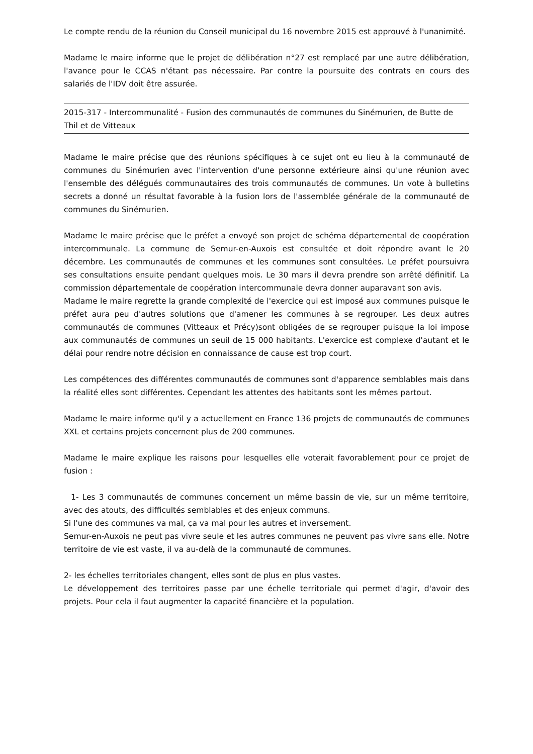Le compte rendu de la réunion du Conseil municipal du 16 novembre 2015 est approuvé à l'unanimité.
Madame le maire informe que le projet de délibération n°27 est remplacé par une autre délibération, l'avance pour le CCAS n'étant pas nécessaire. Par contre la poursuite des contrats en cours des salariés de l'IDV doit être assurée.
2015-317 - Intercommunalité - Fusion des communautés de communes du Sinémurien, de Butte de Thil et de Vitteaux
Madame le maire précise que des réunions spécifiques à ce sujet ont eu lieu à la communauté de communes du Sinémurien avec l'intervention d'une personne extérieure ainsi qu'une réunion avec l'ensemble des délégués communautaires des trois communautés de communes. Un vote à bulletins secrets a donné un résultat favorable à la fusion lors de l'assemblée générale de la communauté de communes du Sinémurien.
Madame le maire précise que le préfet a envoyé son projet de schéma départemental de coopération intercommunale. La commune de Semur-en-Auxois est consultée et doit répondre avant le 20 décembre. Les communautés de communes et les communes sont consultées. Le préfet poursuivra ses consultations ensuite pendant quelques mois. Le 30 mars il devra prendre son arrêté définitif. La commission départementale de coopération intercommunale devra donner auparavant son avis.
Madame le maire regrette la grande complexité de l'exercice qui est imposé aux communes puisque le préfet aura peu d'autres solutions que d'amener les communes à se regrouper. Les deux autres communautés de communes (Vitteaux et Précy)sont obligées de se regrouper puisque la loi impose aux communautés de communes un seuil de 15 000 habitants. L'exercice est complexe d'autant et le délai pour rendre notre décision en connaissance de cause est trop court.
Les compétences des différentes communautés de communes sont d'apparence semblables mais dans la réalité elles sont différentes. Cependant les attentes des habitants sont les mêmes partout.
Madame le maire informe qu'il y a actuellement en France 136 projets de communautés de communes XXL et certains projets concernent plus de 200 communes.
Madame le maire explique les raisons pour lesquelles elle voterait favorablement pour ce projet de fusion :
1- Les 3 communautés de communes concernent un même bassin de vie, sur un même territoire, avec des atouts, des difficultés semblables et des enjeux communs.
Si l'une des communes va mal, ça va mal pour les autres et inversement.
Semur-en-Auxois ne peut pas vivre seule et les autres communes ne peuvent pas vivre sans elle. Notre territoire de vie est vaste, il va au-delà de la communauté de communes.
2- les échelles territoriales changent, elles sont de plus en plus vastes.
Le développement des territoires passe par une échelle territoriale qui permet d'agir, d'avoir des projets. Pour cela il faut augmenter la capacité financière et la population.